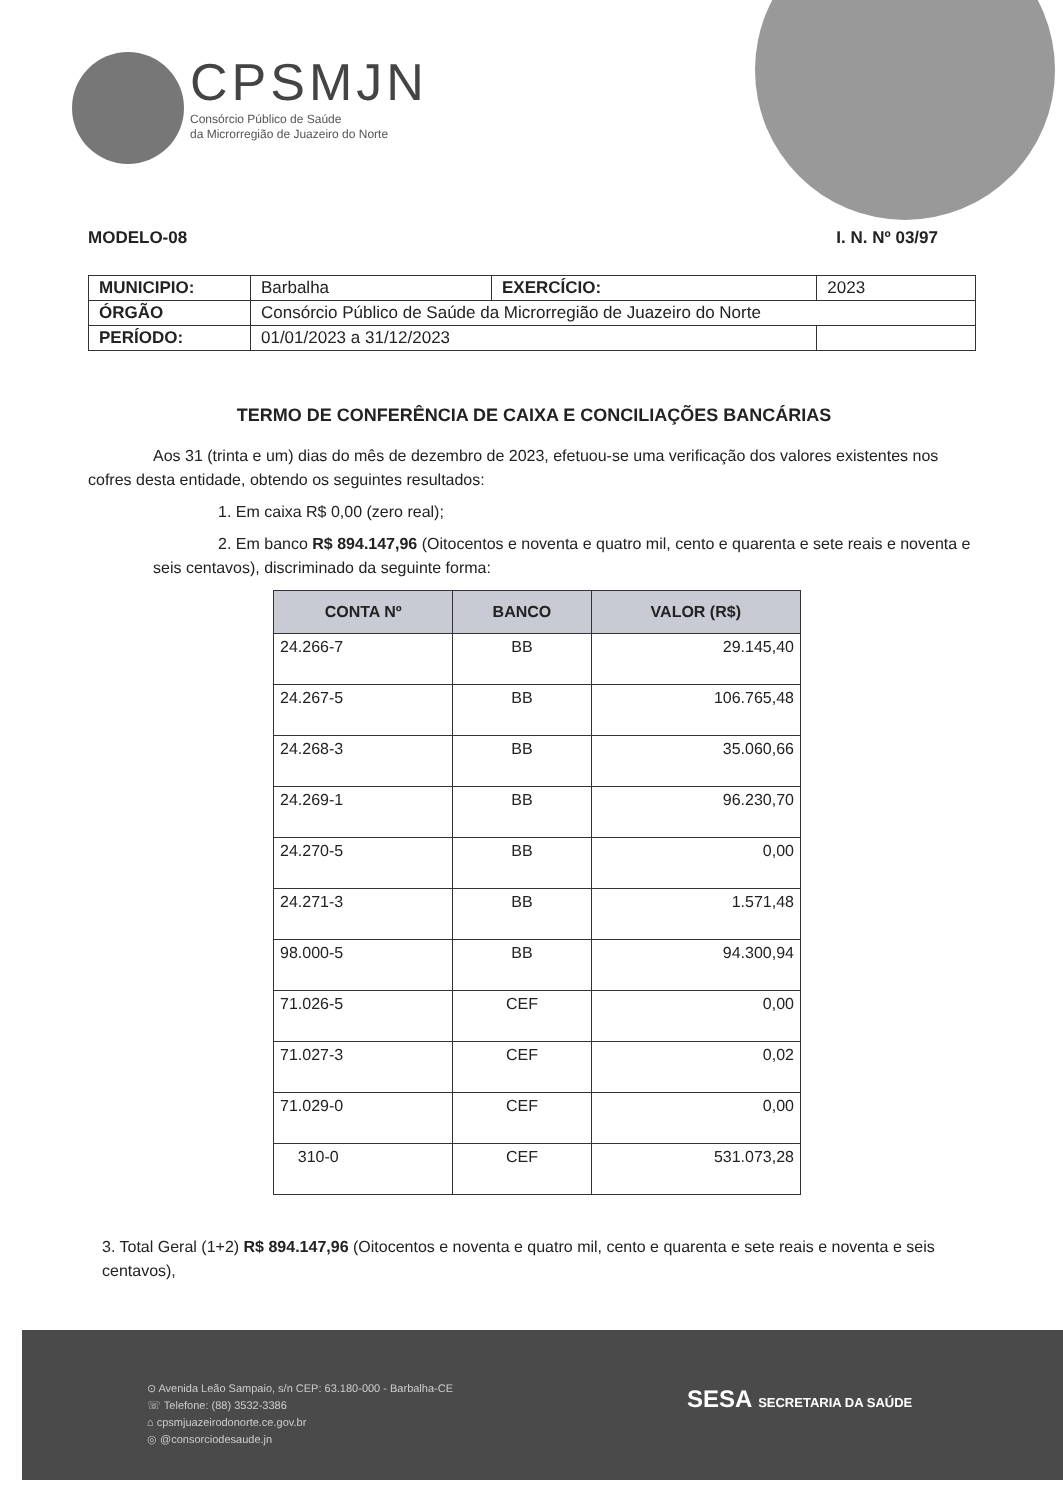CPSMJN
Consórcio Público de Saúde
da Microrregião de Juazeiro do Norte
MODELO-08 I. N. Nº 03/97
| MUNICIPIO: | Barbalha | EXERCÍCIO: | 2023 |
| ÓRGÃO | Consórcio Público de Saúde da Microrregião de Juazeiro do Norte | | |
| PERÍODO: | 01/01/2023 a 31/12/2023 | | |
TERMO DE CONFERÊNCIA DE CAIXA E CONCILIAÇÕES BANCÁRIAS
Aos 31 (trinta e um) dias do mês de dezembro de 2023, efetuou-se uma verificação dos valores existentes nos cofres desta entidade, obtendo os seguintes resultados:
1. Em caixa R$ 0,00 (zero real);
2. Em banco R$ 894.147,96 (Oitocentos e noventa e quatro mil, cento e quarenta e sete reais e noventa e seis centavos), discriminado da seguinte forma:
| CONTA Nº | BANCO | VALOR (R$) |
| --- | --- | --- |
| 24.266-7 | BB | 29.145,40 |
| 24.267-5 | BB | 106.765,48 |
| 24.268-3 | BB | 35.060,66 |
| 24.269-1 | BB | 96.230,70 |
| 24.270-5 | BB | 0,00 |
| 24.271-3 | BB | 1.571,48 |
| 98.000-5 | BB | 94.300,94 |
| 71.026-5 | CEF | 0,00 |
| 71.027-3 | CEF | 0,02 |
| 71.029-0 | CEF | 0,00 |
| 310-0 | CEF | 531.073,28 |
3. Total Geral (1+2) R$ 894.147,96 (Oitocentos e noventa e quatro mil, cento e quarenta e sete reais e noventa e seis centavos),
⊙ Avenida Leão Sampaio, s/n CEP: 63.180-000 - Barbalha-CE
☏ Telefone: (88) 3532-3386
⌂ cpsmjuazeirodonorte.ce.gov.br
◎ @consorciodesaude.jn
SESA SECRETARIA DA SAÚDE